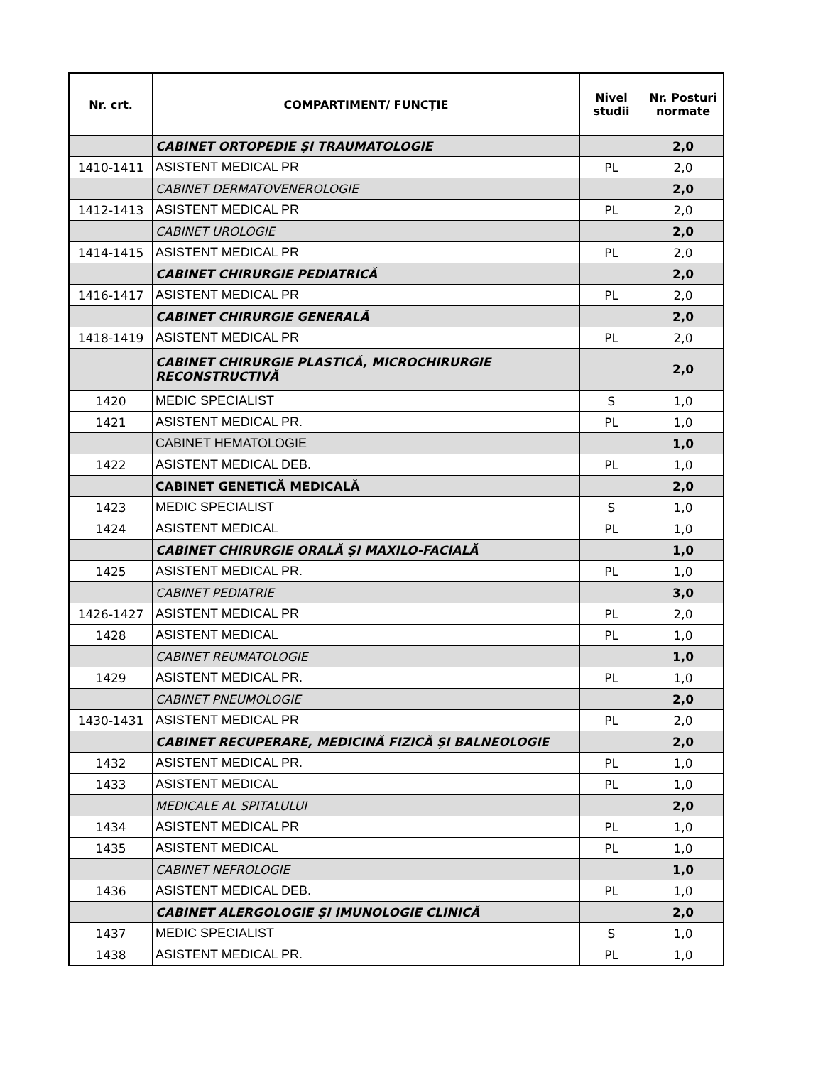| Nr. crt. | COMPARTIMENT/ FUNCȚIE | Nivel studii | Nr. Posturi normate |
| --- | --- | --- | --- |
| | CABINET ORTOPEDIE ȘI TRAUMATOLOGIE | | 2,0 |
| 1410-1411 | ASISTENT MEDICAL PR | PL | 2,0 |
| | CABINET DERMATOVENEROLOGIE | | 2,0 |
| 1412-1413 | ASISTENT MEDICAL PR | PL | 2,0 |
| | CABINET UROLOGIE | | 2,0 |
| 1414-1415 | ASISTENT MEDICAL PR | PL | 2,0 |
| | CABINET CHIRURGIE PEDIATRICĂ | | 2,0 |
| 1416-1417 | ASISTENT MEDICAL PR | PL | 2,0 |
| | CABINET CHIRURGIE GENERALĂ | | 2,0 |
| 1418-1419 | ASISTENT MEDICAL PR | PL | 2,0 |
| | CABINET CHIRURGIE PLASTICĂ, MICROCHIRURGIE RECONSTRUCTIVĂ | | 2,0 |
| 1420 | MEDIC SPECIALIST | S | 1,0 |
| 1421 | ASISTENT MEDICAL PR. | PL | 1,0 |
| | CABINET HEMATOLOGIE | | 1,0 |
| 1422 | ASISTENT MEDICAL DEB. | PL | 1,0 |
| | CABINET GENETICĂ MEDICALĂ | | 2,0 |
| 1423 | MEDIC SPECIALIST | S | 1,0 |
| 1424 | ASISTENT MEDICAL | PL | 1,0 |
| | CABINET CHIRURGIE ORALĂ ȘI MAXILO-FACIALĂ | | 1,0 |
| 1425 | ASISTENT MEDICAL PR. | PL | 1,0 |
| | CABINET PEDIATRIE | | 3,0 |
| 1426-1427 | ASISTENT MEDICAL PR | PL | 2,0 |
| 1428 | ASISTENT MEDICAL | PL | 1,0 |
| | CABINET REUMATOLOGIE | | 1,0 |
| 1429 | ASISTENT MEDICAL PR. | PL | 1,0 |
| | CABINET PNEUMOLOGIE | | 2,0 |
| 1430-1431 | ASISTENT MEDICAL PR | PL | 2,0 |
| | CABINET RECUPERARE, MEDICINĂ FIZICĂ ȘI BALNEOLOGIE | | 2,0 |
| 1432 | ASISTENT MEDICAL PR. | PL | 1,0 |
| 1433 | ASISTENT MEDICAL | PL | 1,0 |
| | MEDICALE AL SPITALULUI | | 2,0 |
| 1434 | ASISTENT MEDICAL PR | PL | 1,0 |
| 1435 | ASISTENT MEDICAL | PL | 1,0 |
| | CABINET NEFROLOGIE | | 1,0 |
| 1436 | ASISTENT MEDICAL DEB. | PL | 1,0 |
| | CABINET ALERGOLOGIE ȘI IMUNOLOGIE CLINICĂ | | 2,0 |
| 1437 | MEDIC SPECIALIST | S | 1,0 |
| 1438 | ASISTENT MEDICAL PR. | PL | 1,0 |